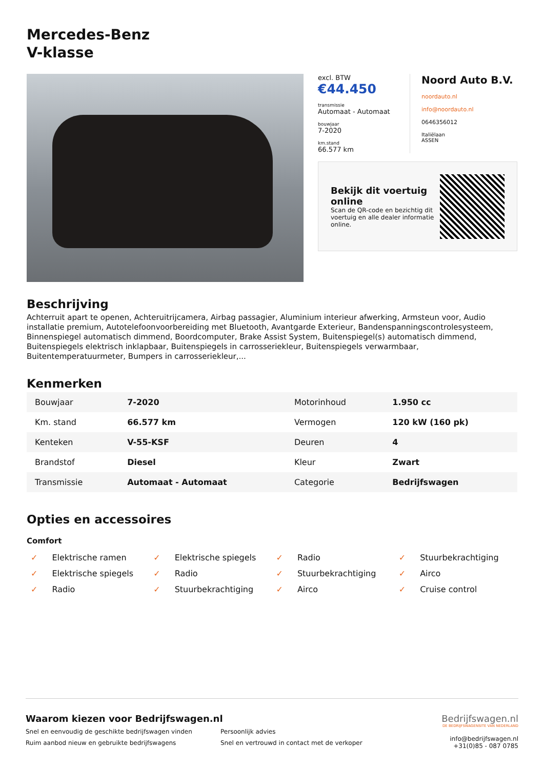Mercedes-Benz
V-klasse
excl. BTW
€44.450
transmissie
Automaat - Automaat
bouwjaar
7-2020
km.stand
66.577 km
Noord Auto B.V.
noordauto.nl
info@noordauto.nl
0646356012
Italiëlaan
ASSEN
Bekijk dit voertuig online
Scan de QR-code en bezichtig dit voertuig en alle dealer informatie online.
Beschrijving
Achterruit apart te openen, Achteruitrijcamera, Airbag passagier, Aluminium interieur afwerking, Armsteun voor, Audio installatie premium, Autotelefoonvoorbereiding met Bluetooth, Avantgarde Exterieur, Bandenspanningscontrolesysteem, Binnenspiegel automatisch dimmend, Boordcomputer, Brake Assist System, Buitenspiegel(s) automatisch dimmend, Buitenspiegels elektrisch inklapbaar, Buitenspiegels in carrosseriekleur, Buitenspiegels verwarmbaar, Buitentemperatuurmeter, Bumpers in carrosseriekleur,...
Kenmerken
| Bouwjaar | 7-2020 | Motorinhoud | 1.950 cc |
| Km. stand | 66.577 km | Vermogen | 120 kW (160 pk) |
| Kenteken | V-55-KSF | Deuren | 4 |
| Brandstof | Diesel | Kleur | Zwart |
| Transmissie | Automaat - Automaat | Categorie | Bedrijfswagen |
Opties en accessoires
Comfort
✓ Elektrische ramen
✓ Elektrische spiegels
✓ Radio
✓ Stuurbekrachtiging
✓ Elektrische spiegels
✓ Radio
✓ Stuurbekrachtiging
✓ Airco
✓ Radio
✓ Stuurbekrachtiging
✓ Airco
✓ Cruise control
Waarom kiezen voor Bedrijfswagen.nl
Snel en eenvoudig de geschikte bedrijfswagen vinden
Persoonlijk advies
Ruim aanbod nieuw en gebruikte bedrijfswagens
Snel en vertrouwd in contact met de verkoper
Bedrijfswagen.nl
DE BEDRIJFSWAGENSITE VAN NEDERLAND
info@bedrijfswagen.nl
+31(0)85 - 087 0785